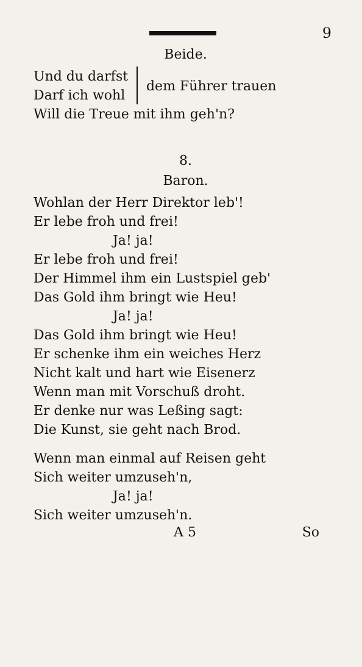9
Beide.
Und du darfst
Darf ich wohl
dem Führer trauen
Will die Treue mit ihm geh'n?
8.
Baron.
Wohlan der Herr Direktor leb'!
Er lebe froh und frei!
Ja! ja!
Er lebe froh und frei!
Der Himmel ihm ein Lustspiel geb'
Das Gold ihm bringt wie Heu!
Ja! ja!
Das Gold ihm bringt wie Heu!
Er schenke ihm ein weiches Herz
Nicht kalt und hart wie Eisenerz
Wenn man mit Vorschuß droht.
Er denke nur was Leßing sagt:
Die Kunst, sie geht nach Brod.
Wenn man einmal auf Reisen geht
Sich weiter umzuseh'n,
Ja! ja!
Sich weiter umzuseh'n.
A 5 So